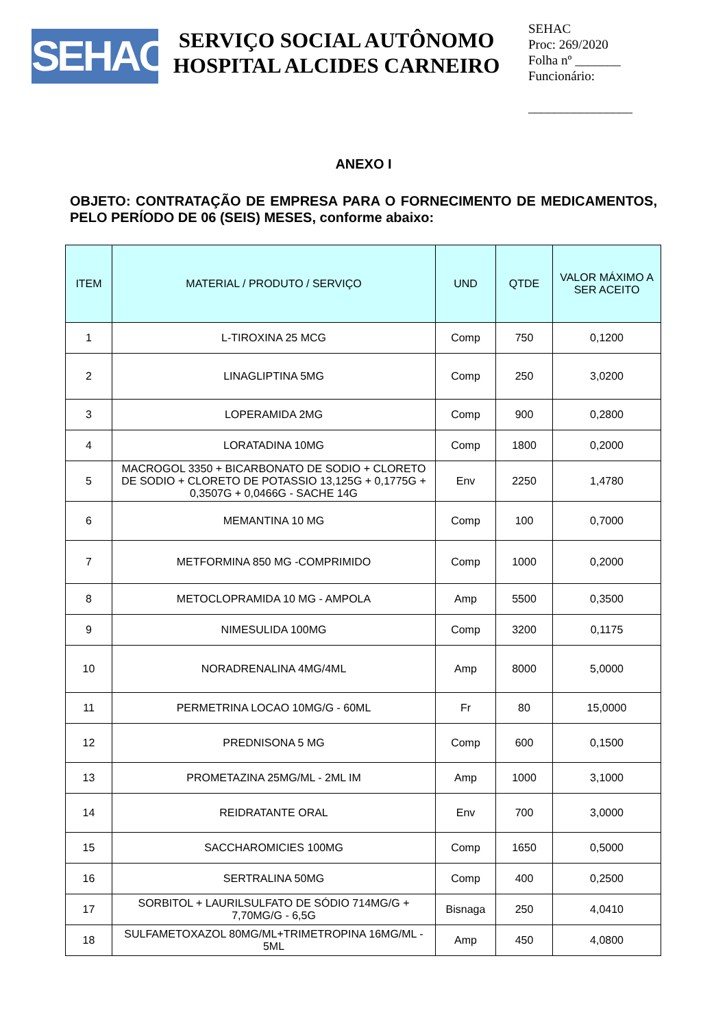SEHAC
SERVIÇO SOCIAL AUTÔNOMO
HOSPITAL ALCIDES CARNEIRO
SEHAC
Proc: 269/2020
Folha nº _______
Funcionário:
________________
ANEXO I
OBJETO: CONTRATAÇÃO DE EMPRESA PARA O FORNECIMENTO DE MEDICAMENTOS, PELO PERÍODO DE 06 (SEIS) MESES, conforme abaixo:
| ITEM | MATERIAL / PRODUTO / SERVIÇO | UND | QTDE | VALOR MÁXIMO A SER ACEITO |
| --- | --- | --- | --- | --- |
| 1 | L-TIROXINA 25 MCG | Comp | 750 | 0,1200 |
| 2 | LINAGLIPTINA 5MG | Comp | 250 | 3,0200 |
| 3 | LOPERAMIDA 2MG | Comp | 900 | 0,2800 |
| 4 | LORATADINA 10MG | Comp | 1800 | 0,2000 |
| 5 | MACROGOL 3350 + BICARBONATO DE SODIO + CLORETO DE SODIO + CLORETO DE POTASSIO 13,125G + 0,1775G + 0,3507G + 0,0466G - SACHE 14G | Env | 2250 | 1,4780 |
| 6 | MEMANTINA 10 MG | Comp | 100 | 0,7000 |
| 7 | METFORMINA 850 MG -COMPRIMIDO | Comp | 1000 | 0,2000 |
| 8 | METOCLOPRAMIDA 10 MG - AMPOLA | Amp | 5500 | 0,3500 |
| 9 | NIMESULIDA 100MG | Comp | 3200 | 0,1175 |
| 10 | NORADRENALINA 4MG/4ML | Amp | 8000 | 5,0000 |
| 11 | PERMETRINA LOCAO 10MG/G - 60ML | Fr | 80 | 15,0000 |
| 12 | PREDNISONA 5 MG | Comp | 600 | 0,1500 |
| 13 | PROMETAZINA 25MG/ML - 2ML IM | Amp | 1000 | 3,1000 |
| 14 | REIDRATANTE ORAL | Env | 700 | 3,0000 |
| 15 | SACCHAROMICIES 100MG | Comp | 1650 | 0,5000 |
| 16 | SERTRALINA 50MG | Comp | 400 | 0,2500 |
| 17 | SORBITOL + LAURILSULFATO DE SÓDIO 714MG/G + 7,70MG/G - 6,5G | Bisnaga | 250 | 4,0410 |
| 18 | SULFAMETOXAZOL 80MG/ML+TRIMETROPINA 16MG/ML - 5ML | Amp | 450 | 4,0800 |